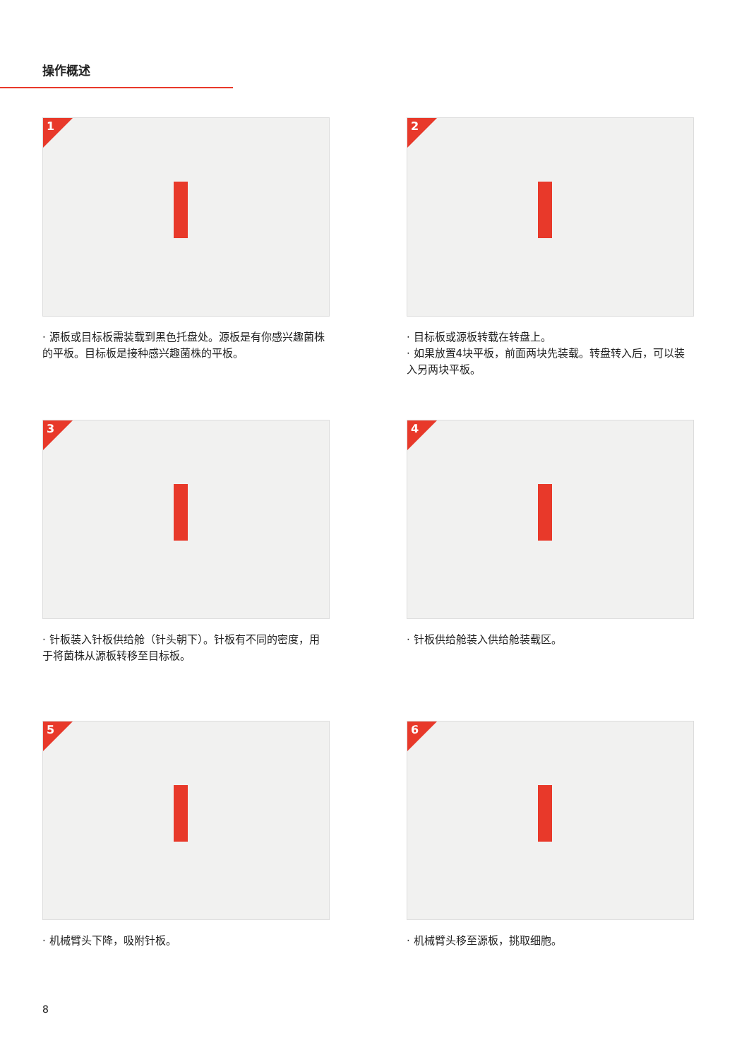操作概述
1
· 源板或目标板需装载到黑色托盘处。源板是有你感兴趣菌株的平板。目标板是接种感兴趣菌株的平板。
2
· 目标板或源板转载在转盘上。
· 如果放置4块平板，前面两块先装载。转盘转入后，可以装入另两块平板。
3
· 针板装入针板供给舱（针头朝下）。针板有不同的密度，用于将菌株从源板转移至目标板。
4
· 针板供给舱装入供给舱装载区。
5
· 机械臂头下降，吸附针板。
6
· 机械臂头移至源板，挑取细胞。
8